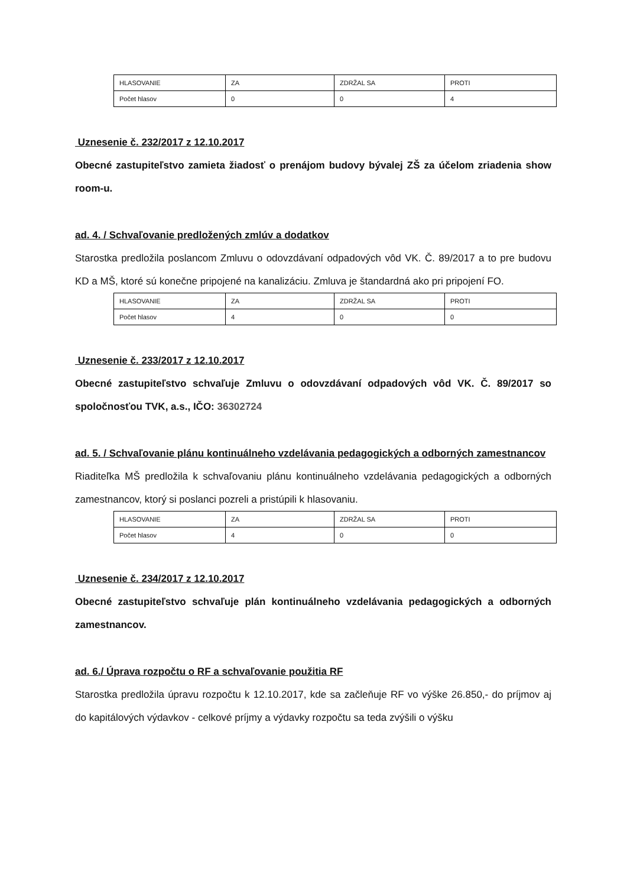| HLASOVANIE | ZA | ZDRŽAL SA | PROTI |
| Počet hlasov | 0 | 0 | 4 |
Uznesenie č. 232/2017 z 12.10.2017
Obecné zastupiteľstvo zamieta žiadosť o prenájom budovy bývalej ZŠ za účelom zriadenia show room-u.
ad. 4. / Schvaľovanie predložených zmlúv a dodatkov
Starostka predložila poslancom Zmluvu o odovzdávaní odpadových vôd VK. Č. 89/2017 a to pre budovu KD a MŠ, ktoré sú konečne pripojené na kanalizáciu. Zmluva je štandardná ako pri pripojení FO.
| HLASOVANIE | ZA | ZDRŽAL SA | PROTI |
| Počet hlasov | 4 | 0 | 0 |
Uznesenie č. 233/2017 z 12.10.2017
Obecné zastupiteľstvo schvaľuje Zmluvu o odovzdávaní odpadových vôd VK. Č. 89/2017 so spoločnosťou TVK, a.s., IČO: 36302724
ad. 5. / Schvaľovanie plánu kontinuálneho vzdelávania pedagogických a odborných zamestnancov
Riaditeľka MŠ predložila k schvaľovaniu plánu kontinuálneho vzdelávania pedagogických a odborných zamestnancov, ktorý si poslanci pozreli a pristúpili k hlasovaniu.
| HLASOVANIE | ZA | ZDRŽAL SA | PROTI |
| Počet hlasov | 4 | 0 | 0 |
Uznesenie č. 234/2017 z 12.10.2017
Obecné zastupiteľstvo schvaľuje plán kontinuálneho vzdelávania pedagogických a odborných zamestnancov.
ad. 6./ Úprava rozpočtu o RF a schvaľovanie použitia RF
Starostka predložila úpravu rozpočtu k 12.10.2017, kde sa začleňuje RF vo výške 26.850,- do príjmov aj do kapitálových výdavkov - celkové príjmy a výdavky rozpočtu sa teda zvýšili o výšku